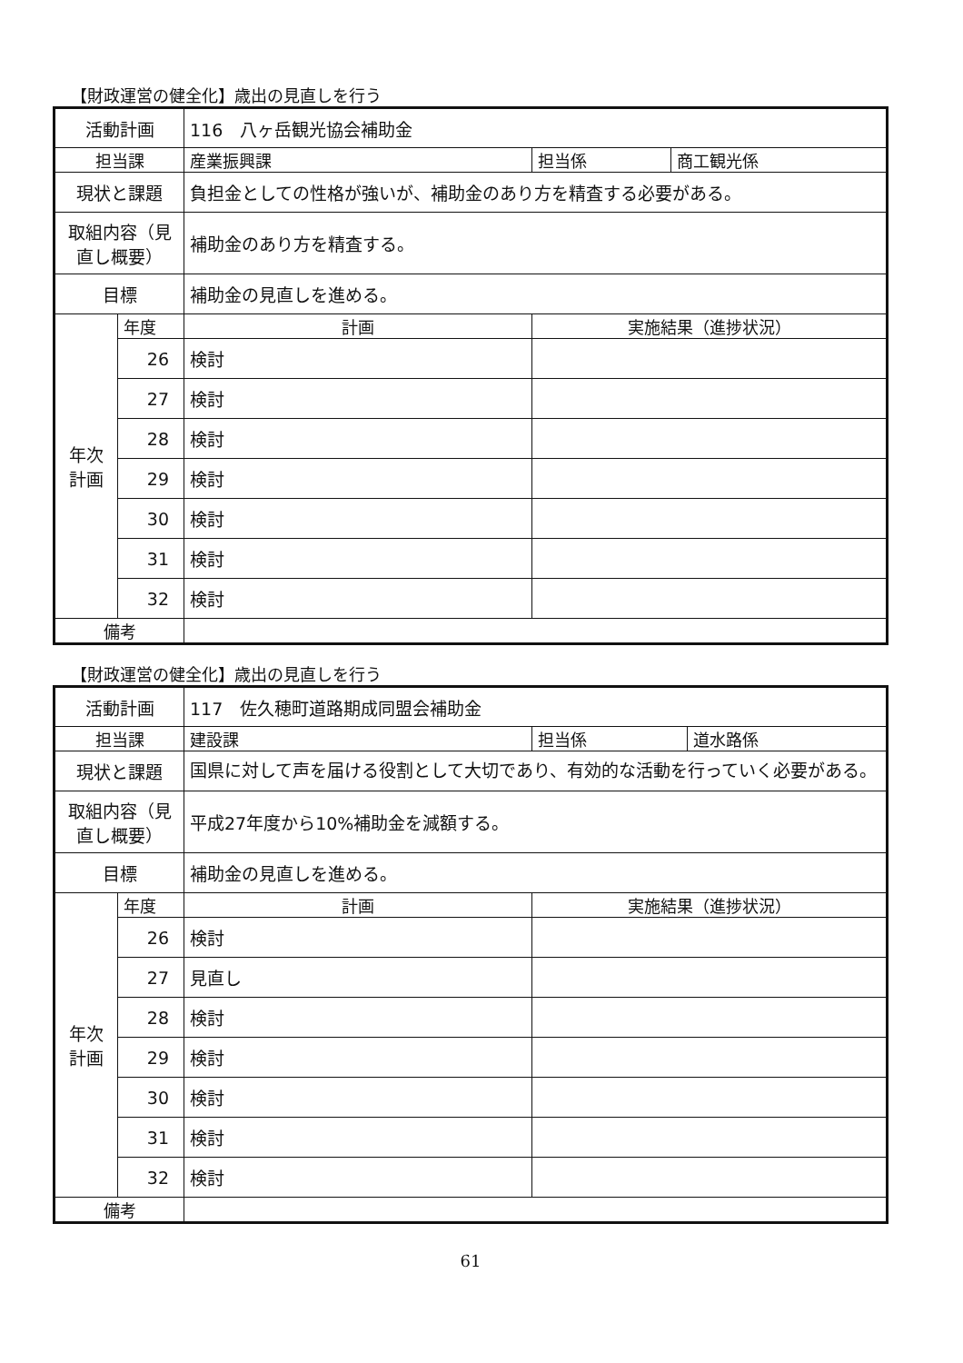【財政運営の健全化】歳出の見直しを行う
| 活動計画 | | 116 八ヶ岳観光協会補助金 | | | |
| 担当課 | | 産業振興課 | | 担当係 | 商工観光係 |
| 現状と課題 | | 負担金としての性格が強いが、補助金のあり方を精査する必要がある。 | | | |
| 取組内容（見直し概要） | | 補助金のあり方を精査する。 | | | |
| 目標 | | 補助金の見直しを進める。 | | | |
| 年次 計画 | 年度 | 計画 | 実施結果（進捗状況） | | |
| | 26 | 検討 | | | |
| | 27 | 検討 | | | |
| | 28 | 検討 | | | |
| | 29 | 検討 | | | |
| | 30 | 検討 | | | |
| | 31 | 検討 | | | |
| | 32 | 検討 | | | |
| 備考 | | | | | |
【財政運営の健全化】歳出の見直しを行う
| 活動計画 | | 117 佐久穂町道路期成同盟会補助金 | | | |
| 担当課 | | 建設課 | | 担当係 | 道水路係 |
| 現状と課題 | | 国県に対して声を届ける役割として大切であり、有効的な活動を行っていく必要がある。 | | | |
| 取組内容（見直し概要） | | 平成27年度から10%補助金を減額する。 | | | |
| 目標 | | 補助金の見直しを進める。 | | | |
| 年次 計画 | 年度 | 計画 | 実施結果（進捗状況） | | |
| | 26 | 検討 | | | |
| | 27 | 見直し | | | |
| | 28 | 検討 | | | |
| | 29 | 検討 | | | |
| | 30 | 検討 | | | |
| | 31 | 検討 | | | |
| | 32 | 検討 | | | |
| 備考 | | | | | |
61